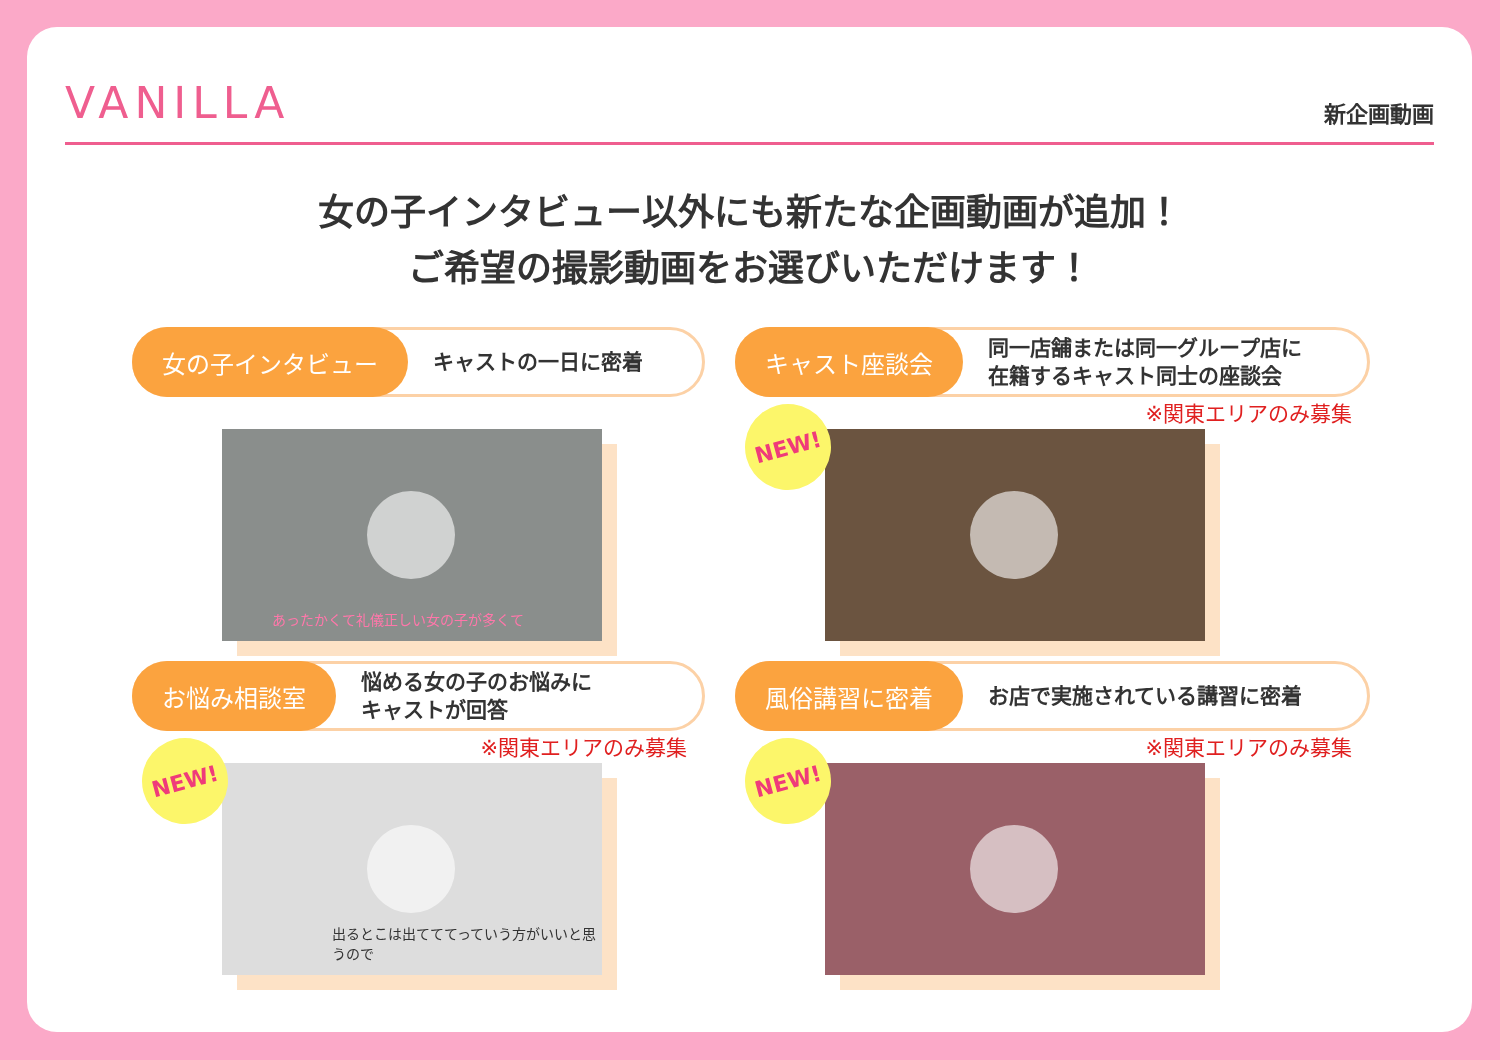VANILLA 新企画動画
女の子インタビュー以外にも新たな企画動画が追加！
ご希望の撮影動画をお選びいただけます！
女の子インタビュー キャストの一日に密着
あったかくて礼儀正しい女の子が多くて
キャスト座談会 同一店舗または同一グループ店に
在籍するキャスト同士の座談会
※関東エリアのみ募集
NEW!
お悩み相談室 悩める女の子のお悩みに
キャストが回答
※関東エリアのみ募集
NEW!
出るとこは出てててっていう方がいいと思うので
風俗講習に密着 お店で実施されている講習に密着
※関東エリアのみ募集
NEW!